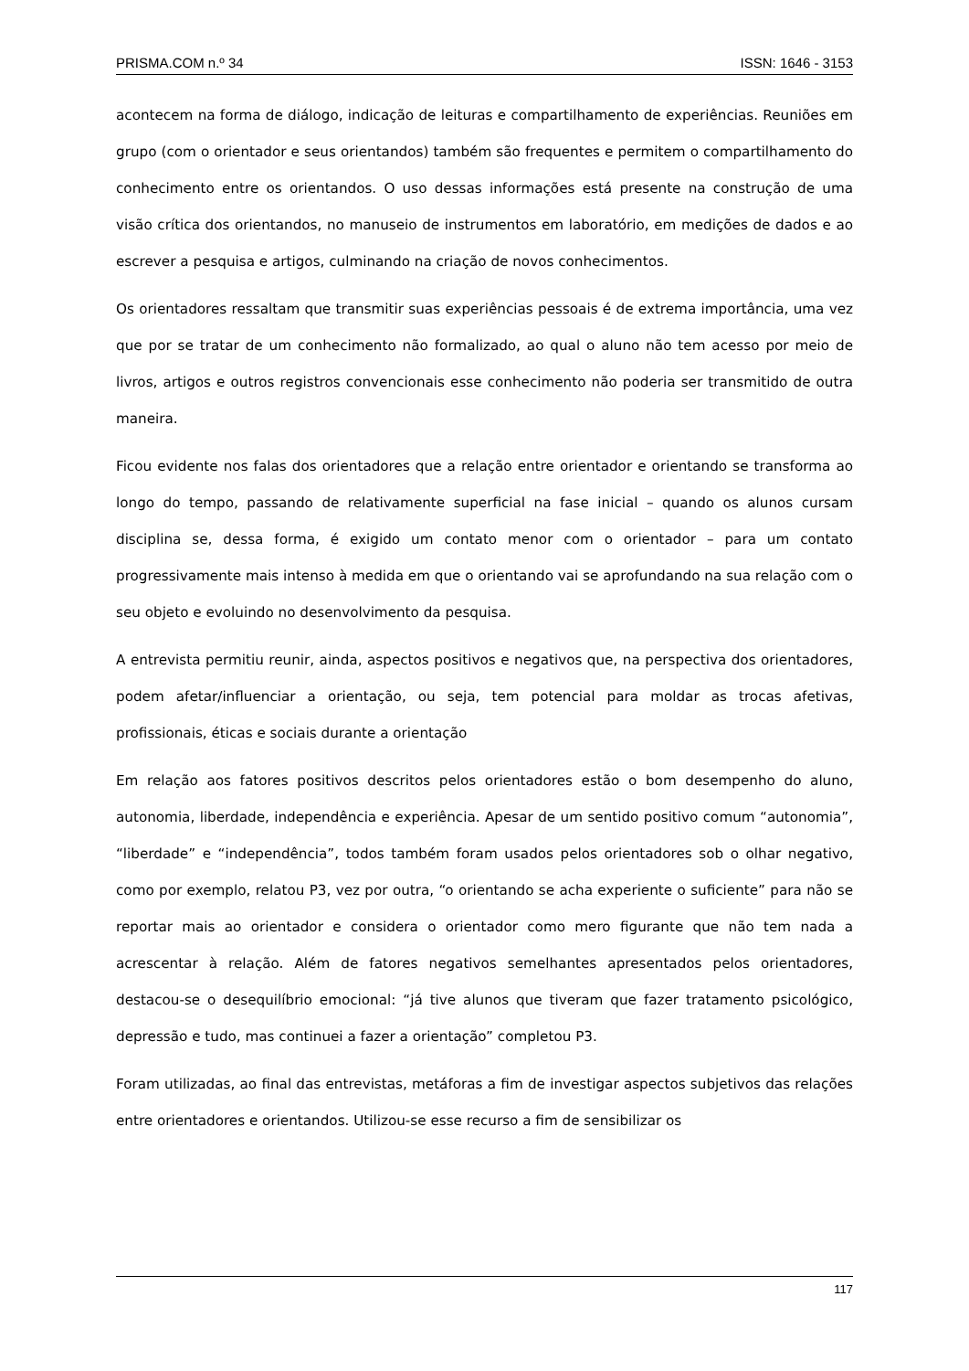PRISMA.COM n.º 34 ISSN: 1646 - 3153
acontecem na forma de diálogo, indicação de leituras e compartilhamento de experiências. Reuniões em grupo (com o orientador e seus orientandos) também são frequentes e permitem o compartilhamento do conhecimento entre os orientandos. O uso dessas informações está presente na construção de uma visão crítica dos orientandos, no manuseio de instrumentos em laboratório, em medições de dados e ao escrever a pesquisa e artigos, culminando na criação de novos conhecimentos.
Os orientadores ressaltam que transmitir suas experiências pessoais é de extrema importância, uma vez que por se tratar de um conhecimento não formalizado, ao qual o aluno não tem acesso por meio de livros, artigos e outros registros convencionais esse conhecimento não poderia ser transmitido de outra maneira.
Ficou evidente nos falas dos orientadores que a relação entre orientador e orientando se transforma ao longo do tempo, passando de relativamente superficial na fase inicial – quando os alunos cursam disciplina se, dessa forma, é exigido um contato menor com o orientador – para um contato progressivamente mais intenso à medida em que o orientando vai se aprofundando na sua relação com o seu objeto e evoluindo no desenvolvimento da pesquisa.
A entrevista permitiu reunir, ainda, aspectos positivos e negativos que, na perspectiva dos orientadores, podem afetar/influenciar a orientação, ou seja, tem potencial para moldar as trocas afetivas, profissionais, éticas e sociais durante a orientação
Em relação aos fatores positivos descritos pelos orientadores estão o bom desempenho do aluno, autonomia, liberdade, independência e experiência. Apesar de um sentido positivo comum “autonomia”, “liberdade” e “independência”, todos também foram usados pelos orientadores sob o olhar negativo, como por exemplo, relatou P3, vez por outra, “o orientando se acha experiente o suficiente” para não se reportar mais ao orientador e considera o orientador como mero figurante que não tem nada a acrescentar à relação. Além de fatores negativos semelhantes apresentados pelos orientadores, destacou-se o desequilíbrio emocional: “já tive alunos que tiveram que fazer tratamento psicológico, depressão e tudo, mas continuei a fazer a orientação” completou P3.
Foram utilizadas, ao final das entrevistas, metáforas a fim de investigar aspectos subjetivos das relações entre orientadores e orientandos. Utilizou-se esse recurso a fim de sensibilizar os
117